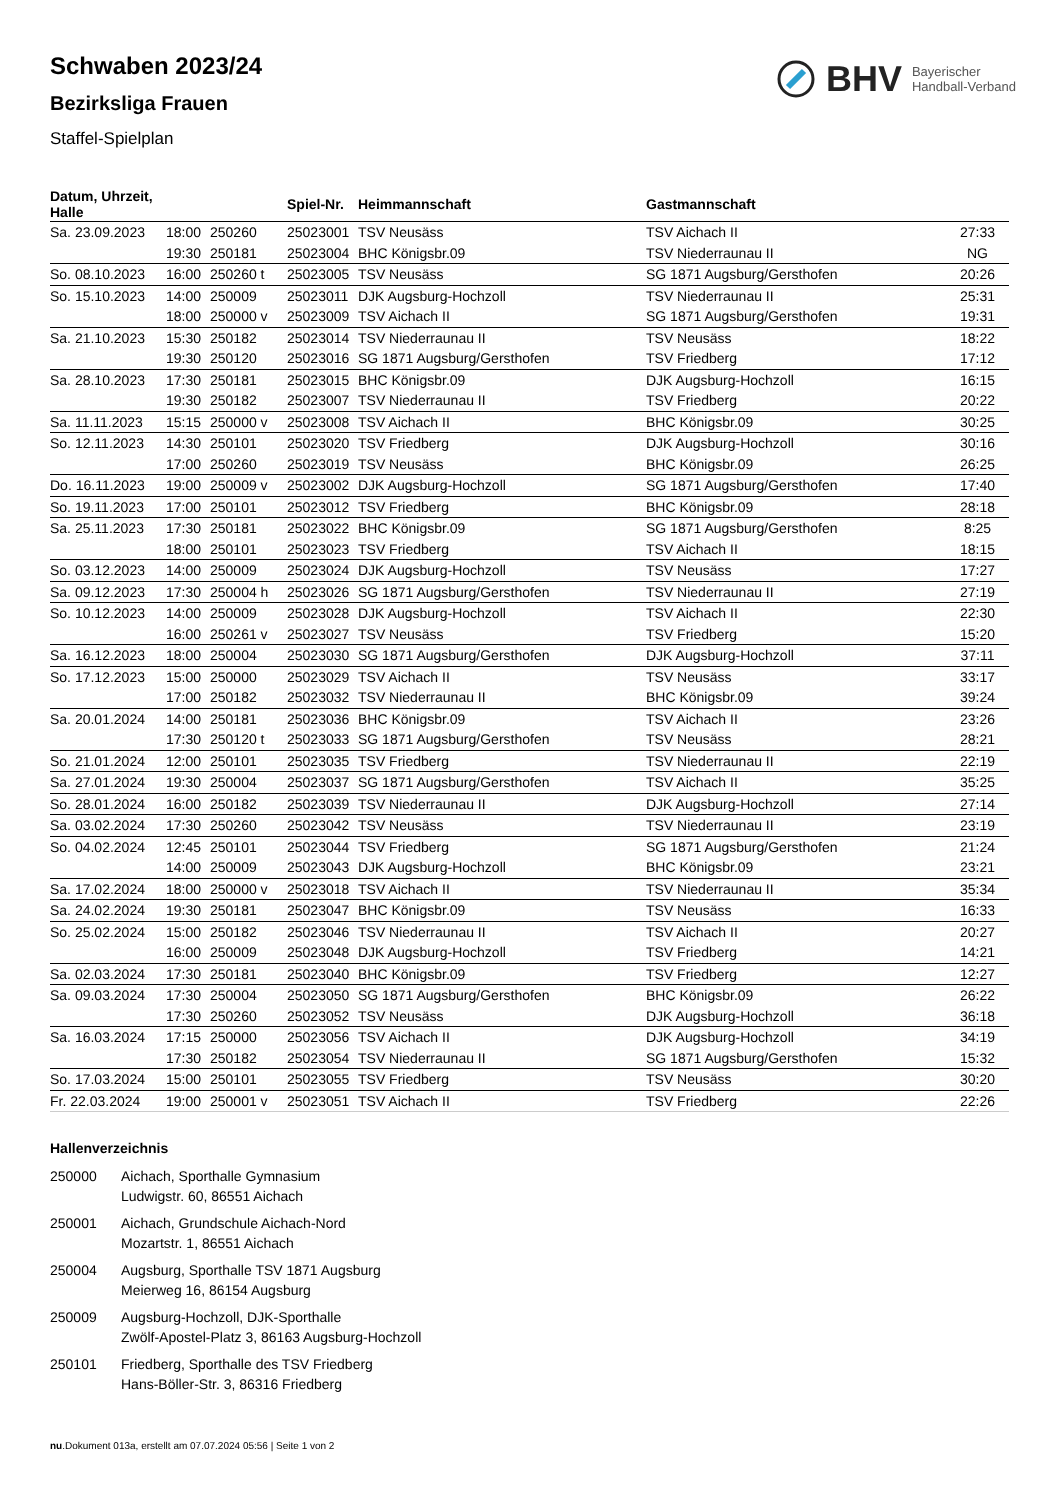Schwaben 2023/24
Bezirksliga Frauen
Staffel-Spielplan
BHV Bayerischer
Handball-Verband
| Datum, Uhrzeit, Halle | | | Spiel-Nr. | Heimmannschaft | Gastmannschaft | |
| --- | --- | --- | --- | --- | --- | --- |
| Sa. 23.09.2023 | 18:00 | 250260 | 25023001 | TSV Neusäss | TSV Aichach II | 27:33 |
| | 19:30 | 250181 | 25023004 | BHC Königsbr.09 | TSV Niederraunau II | NG |
| So. 08.10.2023 | 16:00 | 250260 t | 25023005 | TSV Neusäss | SG 1871 Augsburg/Gersthofen | 20:26 |
| So. 15.10.2023 | 14:00 | 250009 | 25023011 | DJK Augsburg-Hochzoll | TSV Niederraunau II | 25:31 |
| | 18:00 | 250000 v | 25023009 | TSV Aichach II | SG 1871 Augsburg/Gersthofen | 19:31 |
| Sa. 21.10.2023 | 15:30 | 250182 | 25023014 | TSV Niederraunau II | TSV Neusäss | 18:22 |
| | 19:30 | 250120 | 25023016 | SG 1871 Augsburg/Gersthofen | TSV Friedberg | 17:12 |
| Sa. 28.10.2023 | 17:30 | 250181 | 25023015 | BHC Königsbr.09 | DJK Augsburg-Hochzoll | 16:15 |
| | 19:30 | 250182 | 25023007 | TSV Niederraunau II | TSV Friedberg | 20:22 |
| Sa. 11.11.2023 | 15:15 | 250000 v | 25023008 | TSV Aichach II | BHC Königsbr.09 | 30:25 |
| So. 12.11.2023 | 14:30 | 250101 | 25023020 | TSV Friedberg | DJK Augsburg-Hochzoll | 30:16 |
| | 17:00 | 250260 | 25023019 | TSV Neusäss | BHC Königsbr.09 | 26:25 |
| Do. 16.11.2023 | 19:00 | 250009 v | 25023002 | DJK Augsburg-Hochzoll | SG 1871 Augsburg/Gersthofen | 17:40 |
| So. 19.11.2023 | 17:00 | 250101 | 25023012 | TSV Friedberg | BHC Königsbr.09 | 28:18 |
| Sa. 25.11.2023 | 17:30 | 250181 | 25023022 | BHC Königsbr.09 | SG 1871 Augsburg/Gersthofen | 8:25 |
| | 18:00 | 250101 | 25023023 | TSV Friedberg | TSV Aichach II | 18:15 |
| So. 03.12.2023 | 14:00 | 250009 | 25023024 | DJK Augsburg-Hochzoll | TSV Neusäss | 17:27 |
| Sa. 09.12.2023 | 17:30 | 250004 h | 25023026 | SG 1871 Augsburg/Gersthofen | TSV Niederraunau II | 27:19 |
| So. 10.12.2023 | 14:00 | 250009 | 25023028 | DJK Augsburg-Hochzoll | TSV Aichach II | 22:30 |
| | 16:00 | 250261 v | 25023027 | TSV Neusäss | TSV Friedberg | 15:20 |
| Sa. 16.12.2023 | 18:00 | 250004 | 25023030 | SG 1871 Augsburg/Gersthofen | DJK Augsburg-Hochzoll | 37:11 |
| So. 17.12.2023 | 15:00 | 250000 | 25023029 | TSV Aichach II | TSV Neusäss | 33:17 |
| | 17:00 | 250182 | 25023032 | TSV Niederraunau II | BHC Königsbr.09 | 39:24 |
| Sa. 20.01.2024 | 14:00 | 250181 | 25023036 | BHC Königsbr.09 | TSV Aichach II | 23:26 |
| | 17:30 | 250120 t | 25023033 | SG 1871 Augsburg/Gersthofen | TSV Neusäss | 28:21 |
| So. 21.01.2024 | 12:00 | 250101 | 25023035 | TSV Friedberg | TSV Niederraunau II | 22:19 |
| Sa. 27.01.2024 | 19:30 | 250004 | 25023037 | SG 1871 Augsburg/Gersthofen | TSV Aichach II | 35:25 |
| So. 28.01.2024 | 16:00 | 250182 | 25023039 | TSV Niederraunau II | DJK Augsburg-Hochzoll | 27:14 |
| Sa. 03.02.2024 | 17:30 | 250260 | 25023042 | TSV Neusäss | TSV Niederraunau II | 23:19 |
| So. 04.02.2024 | 12:45 | 250101 | 25023044 | TSV Friedberg | SG 1871 Augsburg/Gersthofen | 21:24 |
| | 14:00 | 250009 | 25023043 | DJK Augsburg-Hochzoll | BHC Königsbr.09 | 23:21 |
| Sa. 17.02.2024 | 18:00 | 250000 v | 25023018 | TSV Aichach II | TSV Niederraunau II | 35:34 |
| Sa. 24.02.2024 | 19:30 | 250181 | 25023047 | BHC Königsbr.09 | TSV Neusäss | 16:33 |
| So. 25.02.2024 | 15:00 | 250182 | 25023046 | TSV Niederraunau II | TSV Aichach II | 20:27 |
| | 16:00 | 250009 | 25023048 | DJK Augsburg-Hochzoll | TSV Friedberg | 14:21 |
| Sa. 02.03.2024 | 17:30 | 250181 | 25023040 | BHC Königsbr.09 | TSV Friedberg | 12:27 |
| Sa. 09.03.2024 | 17:30 | 250004 | 25023050 | SG 1871 Augsburg/Gersthofen | BHC Königsbr.09 | 26:22 |
| | 17:30 | 250260 | 25023052 | TSV Neusäss | DJK Augsburg-Hochzoll | 36:18 |
| Sa. 16.03.2024 | 17:15 | 250000 | 25023056 | TSV Aichach II | DJK Augsburg-Hochzoll | 34:19 |
| | 17:30 | 250182 | 25023054 | TSV Niederraunau II | SG 1871 Augsburg/Gersthofen | 15:32 |
| So. 17.03.2024 | 15:00 | 250101 | 25023055 | TSV Friedberg | TSV Neusäss | 30:20 |
| Fr. 22.03.2024 | 19:00 | 250001 v | 25023051 | TSV Aichach II | TSV Friedberg | 22:26 |
Hallenverzeichnis
250000 Aichach, Sporthalle Gymnasium
Ludwigstr. 60, 86551 Aichach
250001 Aichach, Grundschule Aichach-Nord
Mozartstr. 1, 86551 Aichach
250004 Augsburg, Sporthalle TSV 1871 Augsburg
Meierweg 16, 86154 Augsburg
250009 Augsburg-Hochzoll, DJK-Sporthalle
Zwölf-Apostel-Platz 3, 86163 Augsburg-Hochzoll
250101 Friedberg, Sporthalle des TSV Friedberg
Hans-Böller-Str. 3, 86316 Friedberg
nu.Dokument 013a, erstellt am 07.07.2024 05:56 | Seite 1 von 2